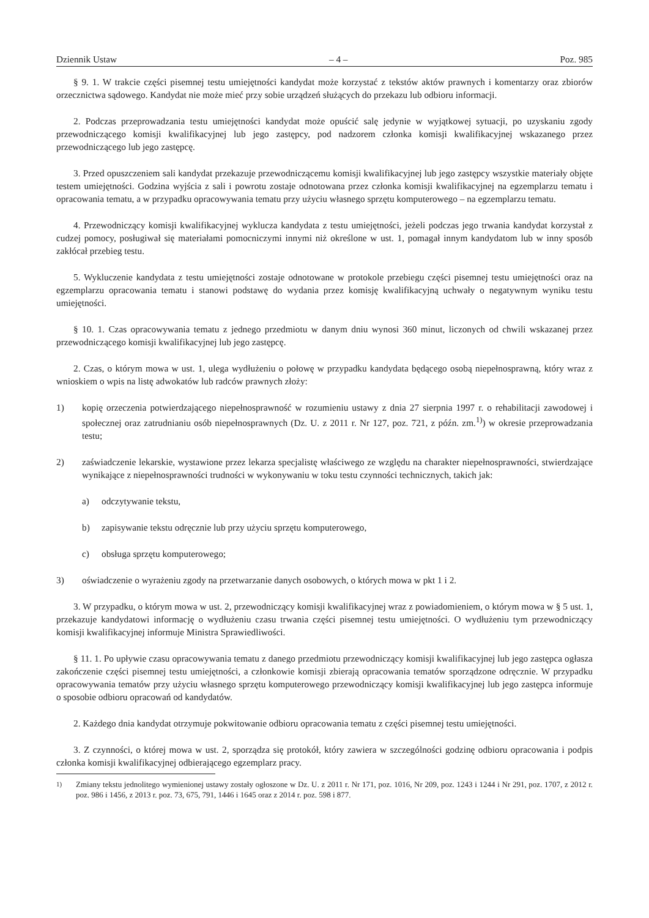Dziennik Ustaw – 4 – Poz. 985
§ 9. 1. W trakcie części pisemnej testu umiejętności kandydat może korzystać z tekstów aktów prawnych i komentarzy oraz zbiorów orzecznictwa sądowego. Kandydat nie może mieć przy sobie urządzeń służących do przekazu lub odbioru informacji.
2. Podczas przeprowadzania testu umiejętności kandydat może opuścić salę jedynie w wyjątkowej sytuacji, po uzyskaniu zgody przewodniczącego komisji kwalifikacyjnej lub jego zastępcy, pod nadzorem członka komisji kwalifikacyjnej wskazanego przez przewodniczącego lub jego zastępcę.
3. Przed opuszczeniem sali kandydat przekazuje przewodniczącemu komisji kwalifikacyjnej lub jego zastępcy wszystkie materiały objęte testem umiejętności. Godzina wyjścia z sali i powrotu zostaje odnotowana przez członka komisji kwalifikacyjnej na egzemplarzu tematu i opracowania tematu, a w przypadku opracowywania tematu przy użyciu własnego sprzętu komputerowego – na egzemplarzu tematu.
4. Przewodniczący komisji kwalifikacyjnej wyklucza kandydata z testu umiejętności, jeżeli podczas jego trwania kandydat korzystał z cudzej pomocy, posługiwał się materiałami pomocniczymi innymi niż określone w ust. 1, pomagał innym kandydatom lub w inny sposób zakłócał przebieg testu.
5. Wykluczenie kandydata z testu umiejętności zostaje odnotowane w protokole przebiegu części pisemnej testu umiejętności oraz na egzemplarzu opracowania tematu i stanowi podstawę do wydania przez komisję kwalifikacyjną uchwały o negatywnym wyniku testu umiejętności.
§ 10. 1. Czas opracowywania tematu z jednego przedmiotu w danym dniu wynosi 360 minut, liczonych od chwili wskazanej przez przewodniczącego komisji kwalifikacyjnej lub jego zastępcę.
2. Czas, o którym mowa w ust. 1, ulega wydłużeniu o połowę w przypadku kandydata będącego osobą niepełnosprawną, który wraz z wnioskiem o wpis na listę adwokatów lub radców prawnych złoży:
1) kopię orzeczenia potwierdzającego niepełnosprawność w rozumieniu ustawy z dnia 27 sierpnia 1997 r. o rehabilitacji zawodowej i społecznej oraz zatrudnianiu osób niepełnosprawnych (Dz. U. z 2011 r. Nr 127, poz. 721, z późn. zm.<sup>1)</sup>) w okresie przeprowadzania testu;
2) zaświadczenie lekarskie, wystawione przez lekarza specjalistę właściwego ze względu na charakter niepełnosprawności, stwierdzające wynikające z niepełnosprawności trudności w wykonywaniu w toku testu czynności technicznych, takich jak:
a) odczytywanie tekstu,
b) zapisywanie tekstu odręcznie lub przy użyciu sprzętu komputerowego,
c) obsługa sprzętu komputerowego;
3) oświadczenie o wyrażeniu zgody na przetwarzanie danych osobowych, o których mowa w pkt 1 i 2.
3. W przypadku, o którym mowa w ust. 2, przewodniczący komisji kwalifikacyjnej wraz z powiadomieniem, o którym mowa w § 5 ust. 1, przekazuje kandydatowi informację o wydłużeniu czasu trwania części pisemnej testu umiejętności. O wydłużeniu tym przewodniczący komisji kwalifikacyjnej informuje Ministra Sprawiedliwości.
§ 11. 1. Po upływie czasu opracowywania tematu z danego przedmiotu przewodniczący komisji kwalifikacyjnej lub jego zastępca ogłasza zakończenie części pisemnej testu umiejętności, a członkowie komisji zbierają opracowania tematów sporządzone odręcznie. W przypadku opracowywania tematów przy użyciu własnego sprzętu komputerowego przewodniczący komisji kwalifikacyjnej lub jego zastępca informuje o sposobie odbioru opracowań od kandydatów.
2. Każdego dnia kandydat otrzymuje pokwitowanie odbioru opracowania tematu z części pisemnej testu umiejętności.
3. Z czynności, o której mowa w ust. 2, sporządza się protokół, który zawiera w szczególności godzinę odbioru opracowania i podpis członka komisji kwalifikacyjnej odbierającego egzemplarz pracy.
<sup>1)</sup> Zmiany tekstu jednolitego wymienionej ustawy zostały ogłoszone w Dz. U. z 2011 r. Nr 171, poz. 1016, Nr 209, poz. 1243 i 1244 i Nr 291, poz. 1707, z 2012 r. poz. 986 i 1456, z 2013 r. poz. 73, 675, 791, 1446 i 1645 oraz z 2014 r. poz. 598 i 877.